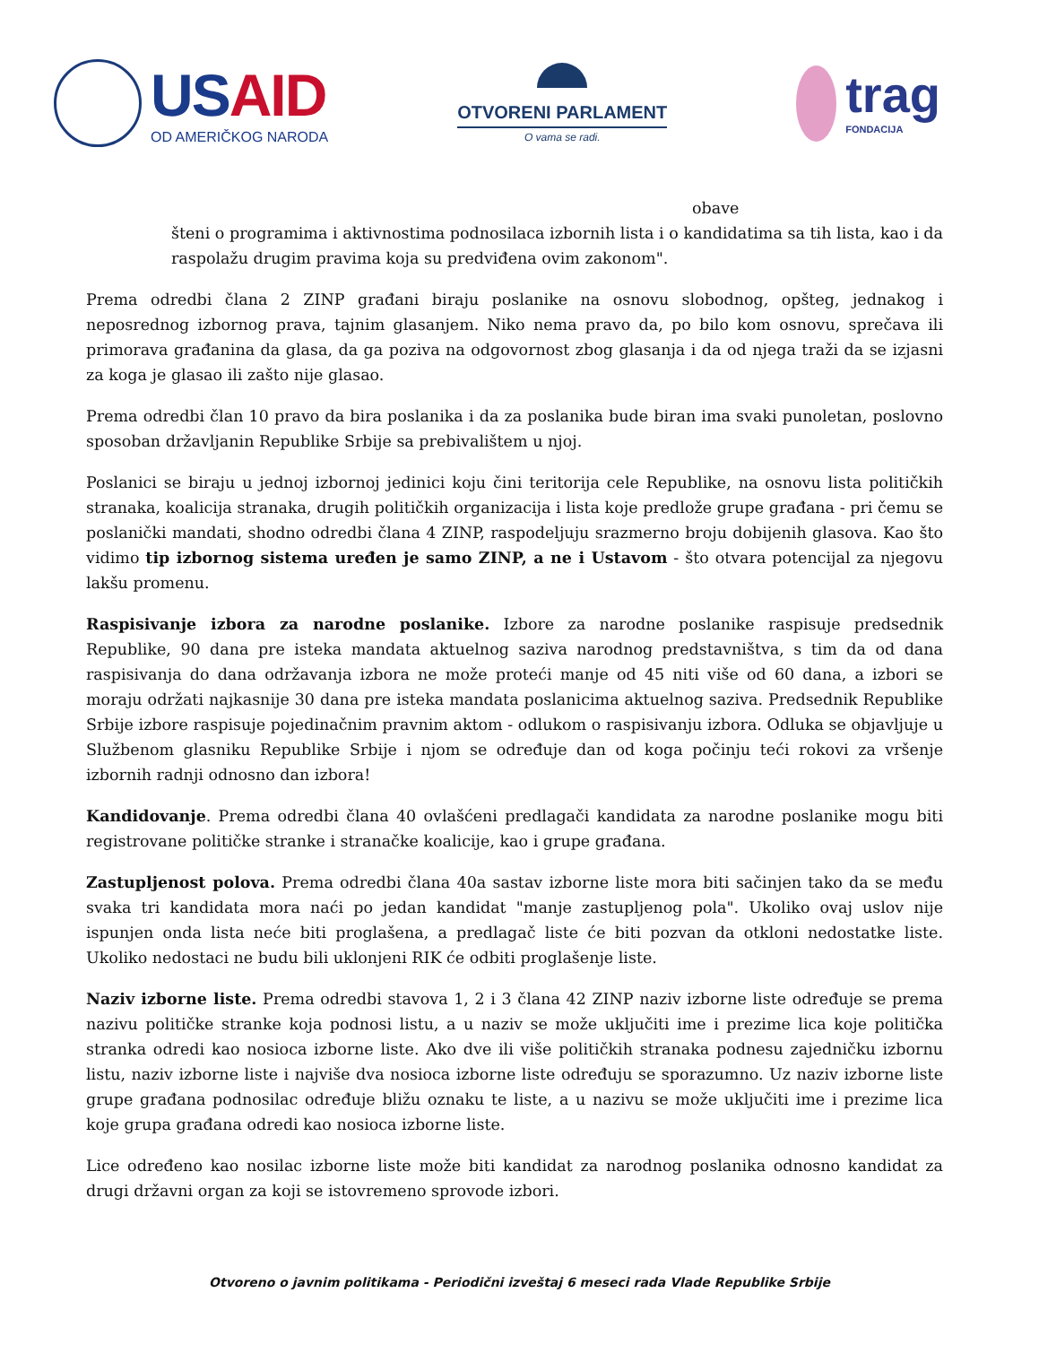USAID
OD AMERIČKOG NARODA
OTVORENI PARLAMENT
O vama se radi.
trag
FONDACIJA
obave
šteni o programima i aktivnostima podnosilaca izbornih lista i o kandidatima sa tih lista, kao i da raspolažu drugim pravima koja su predviđena ovim zakonom".
Prema odredbi člana 2 ZINP građani biraju poslanike na osnovu slobodnog, opšteg, jednakog i neposrednog izbornog prava, tajnim glasanjem. Niko nema pravo da, po bilo kom osnovu, sprečava ili primorava građanina da glasa, da ga poziva na odgovornost zbog glasanja i da od njega traži da se izjasni za koga je glasao ili zašto nije glasao.
Prema odredbi član 10 pravo da bira poslanika i da za poslanika bude biran ima svaki punoletan, poslovno sposoban državljanin Republike Srbije sa prebivalištem u njoj.
Poslanici se biraju u jednoj izbornoj jedinici koju čini teritorija cele Republike, na osnovu lista političkih stranaka, koalicija stranaka, drugih političkih organizacija i lista koje predlože grupe građana - pri čemu se poslanički mandati, shodno odredbi člana 4 ZINP, raspodeljuju srazmerno broju dobijenih glasova. Kao što vidimo tip izbornog sistema uređen je samo ZINP, a ne i Ustavom - što otvara potencijal za njegovu lakšu promenu.
Raspisivanje izbora za narodne poslanike. Izbore za narodne poslanike raspisuje predsednik Republike, 90 dana pre isteka mandata aktuelnog saziva narodnog predstavništva, s tim da od dana raspisivanja do dana održavanja izbora ne može proteći manje od 45 niti više od 60 dana, a izbori se moraju održati najkasnije 30 dana pre isteka mandata poslanicima aktuelnog saziva. Predsednik Republike Srbije izbore raspisuje pojedinačnim pravnim aktom - odlukom o raspisivanju izbora. Odluka se objavljuje u Službenom glasniku Republike Srbije i njom se određuje dan od koga počinju teći rokovi za vršenje izbornih radnji odnosno dan izbora!
Kandidovanje. Prema odredbi člana 40 ovlašćeni predlagači kandidata za narodne poslanike mogu biti registrovane političke stranke i stranačke koalicije, kao i grupe građana.
Zastupljenost polova. Prema odredbi člana 40a sastav izborne liste mora biti sačinjen tako da se među svaka tri kandidata mora naći po jedan kandidat "manje zastupljenog pola". Ukoliko ovaj uslov nije ispunjen onda lista neće biti proglašena, a predlagač liste će biti pozvan da otkloni nedostatke liste. Ukoliko nedostaci ne budu bili uklonjeni RIK će odbiti proglašenje liste.
Naziv izborne liste. Prema odredbi stavova 1, 2 i 3 člana 42 ZINP naziv izborne liste određuje se prema nazivu političke stranke koja podnosi listu, a u naziv se može uključiti ime i prezime lica koje politička stranka odredi kao nosioca izborne liste. Ako dve ili više političkih stranaka podnesu zajedničku izbornu listu, naziv izborne liste i najviše dva nosioca izborne liste određuju se sporazumno. Uz naziv izborne liste grupe građana podnosilac određuje bližu oznaku te liste, a u nazivu se može uključiti ime i prezime lica koje grupa građana odredi kao nosioca izborne liste.
Lice određeno kao nosilac izborne liste može biti kandidat za narodnog poslanika odnosno kandidat za drugi državni organ za koji se istovremeno sprovode izbori.
Otvoreno o javnim politikama - Periodični izveštaj 6 meseci rada Vlade Republike Srbije